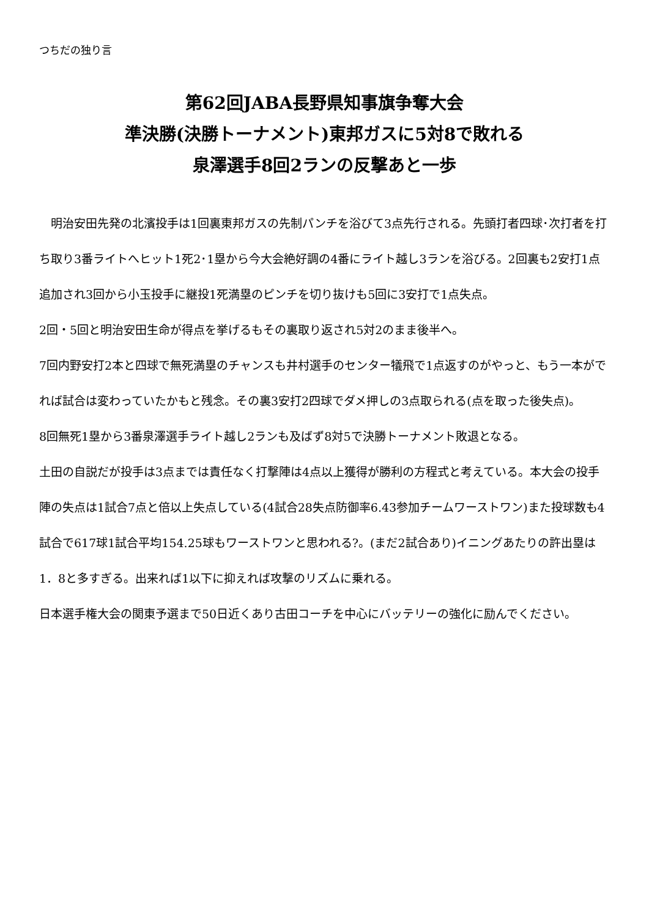つちだの独り言
第62回JABA長野県知事旗争奪大会
準決勝(決勝トーナメント)東邦ガスに5対8で敗れる
泉澤選手8回2ランの反撃あと一歩
　明治安田先発の北濱投手は1回裏東邦ガスの先制パンチを浴びて3点先行される。先頭打者四球･次打者を打ち取り3番ライトへヒット1死2･1塁から今大会絶好調の4番にライト越し3ランを浴びる。2回裏も2安打1点追加され3回から小玉投手に継投1死満塁のピンチを切り抜けも5回に3安打で1点失点。
2回・5回と明治安田生命が得点を挙げるもその裏取り返され5対2のまま後半へ。
7回内野安打2本と四球で無死満塁のチャンスも井村選手のセンター犠飛で1点返すのがやっと、もう一本がでれば試合は変わっていたかもと残念。その裏3安打2四球でダメ押しの3点取られる(点を取った後失点)。
8回無死1塁から3番泉澤選手ライト越し2ランも及ばず8対5で決勝トーナメント敗退となる。
土田の自説だが投手は3点までは責任なく打撃陣は4点以上獲得が勝利の方程式と考えている。本大会の投手陣の失点は1試合7点と倍以上失点している(4試合28失点防御率6.43参加チームワーストワン)また投球数も4試合で617球1試合平均154.25球もワーストワンと思われる?。(まだ2試合あり)イニングあたりの許出塁は1．8と多すぎる。出来れば1以下に抑えれば攻撃のリズムに乗れる。
日本選手権大会の関東予選まで50日近くあり古田コーチを中心にバッテリーの強化に励んでください。